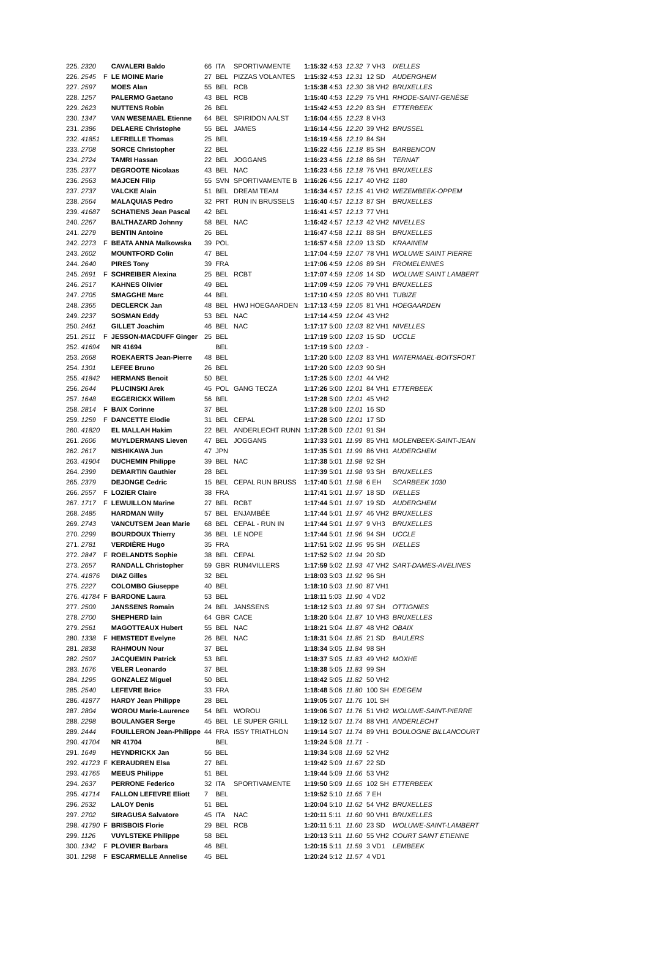| 225. 2320 | | CAVALERI Baldo | 66 | ITA | SPORTIVAMENTE | 1:15:32 4:53 | 12.32 | 7 VH3 | IXELLES |
| 226. 2545 | F | LE MOINE Marie | 27 | BEL | PIZZAS VOLANTES | 1:15:32 4:53 | 12.31 | 12 SD | AUDERGHEM |
| 227. 2597 | | MOES Alan | 55 | BEL | RCB | 1:15:38 4:53 | 12.30 | 38 VH2 | BRUXELLES |
| 228. 1257 | | PALERMO Gaetano | 43 | BEL | RCB | 1:15:40 4:53 | 12.29 | 75 VH1 | RHODE-SAINT-GENÈSE |
| 229. 2623 | | NUTTENS Robin | 26 | BEL | | 1:15:42 4:53 | 12.29 | 83 SH | ETTERBEEK |
| 230. 1347 | | VAN WESEMAEL Etienne | 64 | BEL | SPIRIDON AALST | 1:16:04 4:55 | 12.23 | 8 VH3 | |
| 231. 2386 | | DELAERE Christophe | 55 | BEL | JAMES | 1:16:14 4:56 | 12.20 | 39 VH2 | BRUSSEL |
| 232. 41851 | | LEFRELLE Thomas | 25 | BEL | | 1:16:19 4:56 | 12.19 | 84 SH | |
| 233. 2708 | | SORCE Christopher | 22 | BEL | | 1:16:22 4:56 | 12.18 | 85 SH | BARBENCON |
| 234. 2724 | | TAMRI Hassan | 22 | BEL | JOGGANS | 1:16:23 4:56 | 12.18 | 86 SH | TERNAT |
| 235. 2377 | | DEGROOTE Nicolaas | 43 | BEL | NAC | 1:16:23 4:56 | 12.18 | 76 VH1 | BRUXELLES |
| 236. 2563 | | MAJCEN Filip | 55 | SVN | SPORTIVAMENTE B | 1:16:26 4:56 | 12.17 | 40 VH2 | 1180 |
| 237. 2737 | | VALCKE Alain | 51 | BEL | DREAM TEAM | 1:16:34 4:57 | 12.15 | 41 VH2 | WEZEMBEEK-OPPEM |
| 238. 2564 | | MALAQUIAS Pedro | 32 | PRT | RUN IN BRUSSELS | 1:16:40 4:57 | 12.13 | 87 SH | BRUXELLES |
| 239. 41687 | | SCHATIENS Jean Pascal | 42 | BEL | | 1:16:41 4:57 | 12.13 | 77 VH1 | |
| 240. 2267 | | BALTHAZARD Johnny | 58 | BEL | NAC | 1:16:42 4:57 | 12.13 | 42 VH2 | NIVELLES |
| 241. 2279 | | BENTIN Antoine | 26 | BEL | | 1:16:47 4:58 | 12.11 | 88 SH | BRUXELLES |
| 242. 2273 | F | BEATA ANNA Malkowska | 39 | POL | | 1:16:57 4:58 | 12.09 | 13 SD | KRAAINEM |
| 243. 2602 | | MOUNTFORD Colin | 47 | BEL | | 1:17:04 4:59 | 12.07 | 78 VH1 | WOLUWE SAINT PIERRE |
| 244. 2640 | | PIRES Tony | 39 | FRA | | 1:17:06 4:59 | 12.06 | 89 SH | FROMELENNES |
| 245. 2691 | F | SCHREIBER Alexina | 25 | BEL | RCBT | 1:17:07 4:59 | 12.06 | 14 SD | WOLUWE SAINT LAMBERT |
| 246. 2517 | | KAHNES Olivier | 49 | BEL | | 1:17:09 4:59 | 12.06 | 79 VH1 | BRUXELLES |
| 247. 2705 | | SMAGGHE Marc | 44 | BEL | | 1:17:10 4:59 | 12.05 | 80 VH1 | TUBIZE |
| 248. 2365 | | DECLERCK Jan | 48 | BEL | HWJ HOEGAARDEN | 1:17:13 4:59 | 12.05 | 81 VH1 | HOEGAARDEN |
| 249. 2237 | | SOSMAN Eddy | 53 | BEL | NAC | 1:17:14 4:59 | 12.04 | 43 VH2 | |
| 250. 2461 | | GILLET Joachim | 46 | BEL | NAC | 1:17:17 5:00 | 12.03 | 82 VH1 | NIVELLES |
| 251. 2511 | F | JESSON-MACDUFF Ginger | 25 | BEL | | 1:17:19 5:00 | 12.03 | 15 SD | UCCLE |
| 252. 41694 | | NR 41694 | | BEL | | 1:17:19 5:00 | 12.03 | - | |
| 253. 2668 | | ROEKAERTS Jean-Pierre | 48 | BEL | | 1:17:20 5:00 | 12.03 | 83 VH1 | WATERMAEL-BOITSFORT |
| 254. 1301 | | LEFEE Bruno | 26 | BEL | | 1:17:20 5:00 | 12.03 | 90 SH | |
| 255. 41842 | | HERMANS Benoit | 50 | BEL | | 1:17:25 5:00 | 12.01 | 44 VH2 | |
| 256. 2644 | | PLUCINSKI Arek | 45 | POL | GANG TECZA | 1:17:26 5:00 | 12.01 | 84 VH1 | ETTERBEEK |
| 257. 1648 | | EGGERICKX Willem | 56 | BEL | | 1:17:28 5:00 | 12.01 | 45 VH2 | |
| 258. 2814 | F | BAIX Corinne | 37 | BEL | | 1:17:28 5:00 | 12.01 | 16 SD | |
| 259. 1259 | F | DANCETTE Elodie | 31 | BEL | CEPAL | 1:17:28 5:00 | 12.01 | 17 SD | |
| 260. 41820 | | EL MALLAH Hakim | 22 | BEL | ANDERLECHT RUNN | 1:17:28 5:00 | 12.01 | 91 SH | |
| 261. 2606 | | MUYLDERMANS Lieven | 47 | BEL | JOGGANS | 1:17:33 5:01 | 11.99 | 85 VH1 | MOLENBEEK-SAINT-JEAN |
| 262. 2617 | | NISHIKAWA Jun | 47 | JPN | | 1:17:35 5:01 | 11.99 | 86 VH1 | AUDERGHEM |
| 263. 41904 | | DUCHEMIN Philippe | 39 | BEL | NAC | 1:17:38 5:01 | 11.98 | 92 SH | |
| 264. 2399 | | DEMARTIN Gauthier | 28 | BEL | | 1:17:39 5:01 | 11.98 | 93 SH | BRUXELLES |
| 265. 2379 | | DEJONGE Cedric | 15 | BEL | CEPAL RUN BRUSS | 1:17:40 5:01 | 11.98 | 6 EH | SCARBEEK 1030 |
| 266. 2557 | F | LOZIER Claire | 38 | FRA | | 1:17:41 5:01 | 11.97 | 18 SD | IXELLES |
| 267. 1717 | F | LEWUILLON Marine | 27 | BEL | RCBT | 1:17:44 5:01 | 11.97 | 19 SD | AUDERGHEM |
| 268. 2485 | | HARDMAN Willy | 57 | BEL | ENJAMBÉE | 1:17:44 5:01 | 11.97 | 46 VH2 | BRUXELLES |
| 269. 2743 | | VANCUTSEM Jean Marie | 68 | BEL | CEPAL - RUN IN | 1:17:44 5:01 | 11.97 | 9 VH3 | BRUXELLES |
| 270. 2299 | | BOURDOUX Thierry | 36 | BEL | LE NOPE | 1:17:44 5:01 | 11.96 | 94 SH | UCCLE |
| 271. 2781 | | VERDIÈRE Hugo | 35 | FRA | | 1:17:51 5:02 | 11.95 | 95 SH | IXELLES |
| 272. 2847 | F | ROELANDTS Sophie | 38 | BEL | CEPAL | 1:17:52 5:02 | 11.94 | 20 SD | |
| 273. 2657 | | RANDALL Christopher | 59 | GBR | RUN4VILLERS | 1:17:59 5:02 | 11.93 | 47 VH2 | SART-DAMES-AVELINES |
| 274. 41876 | | DIAZ Gilles | 32 | BEL | | 1:18:03 5:03 | 11.92 | 96 SH | |
| 275. 2227 | | COLOMBO Giuseppe | 40 | BEL | | 1:18:10 5:03 | 11.90 | 87 VH1 | |
| 276. 41784 | F | BARDONE Laura | 53 | BEL | | 1:18:11 5:03 | 11.90 | 4 VD2 | |
| 277. 2509 | | JANSSENS Romain | 24 | BEL | JANSSENS | 1:18:12 5:03 | 11.89 | 97 SH | OTTIGNIES |
| 278. 2700 | | SHEPHERD Iain | 64 | GBR | CACE | 1:18:20 5:04 | 11.87 | 10 VH3 | BRUXELLES |
| 279. 2561 | | MAGOTTEAUX Hubert | 55 | BEL | NAC | 1:18:21 5:04 | 11.87 | 48 VH2 | OBAIX |
| 280. 1338 | F | HEMSTEDT Evelyne | 26 | BEL | NAC | 1:18:31 5:04 | 11.85 | 21 SD | BAULERS |
| 281. 2838 | | RAHMOUN Nour | 37 | BEL | | 1:18:34 5:05 | 11.84 | 98 SH | |
| 282. 2507 | | JACQUEMIN Patrick | 53 | BEL | | 1:18:37 5:05 | 11.83 | 49 VH2 | MOXHE |
| 283. 1676 | | VELER Leonardo | 37 | BEL | | 1:18:38 5:05 | 11.83 | 99 SH | |
| 284. 1295 | | GONZALEZ Miguel | 50 | BEL | | 1:18:42 5:05 | 11.82 | 50 VH2 | |
| 285. 2540 | | LEFEVRE Brice | 33 | FRA | | 1:18:48 5:06 | 11.80 | 100 SH | EDEGEM |
| 286. 41877 | | HARDY Jean Philippe | 28 | BEL | | 1:19:05 5:07 | 11.76 | 101 SH | |
| 287. 2804 | | WOROU Marie-Laurence | 54 | BEL | WOROU | 1:19:06 5:07 | 11.76 | 51 VH2 | WOLUWE-SAINT-PIERRE |
| 288. 2298 | | BOULANGER Serge | 45 | BEL | LE SUPER GRILL | 1:19:12 5:07 | 11.74 | 88 VH1 | ANDERLECHT |
| 289. 2444 | | FOUILLERON Jean-Philippe | 44 | FRA | ISSY TRIATHLON | 1:19:14 5:07 | 11.74 | 89 VH1 | BOULOGNE BILLANCOURT |
| 290. 41704 | | NR 41704 | | BEL | | 1:19:24 5:08 | 11.71 | - | |
| 291. 1649 | | HEYNDRICKX Jan | 56 | BEL | | 1:19:34 5:08 | 11.69 | 52 VH2 | |
| 292. 41723 | F | KERAUDREN Elsa | 27 | BEL | | 1:19:42 5:09 | 11.67 | 22 SD | |
| 293. 41765 | | MEEUS Philippe | 51 | BEL | | 1:19:44 5:09 | 11.66 | 53 VH2 | |
| 294. 2637 | | PERRONE Federico | 32 | ITA | SPORTIVAMENTE | 1:19:50 5:09 | 11.65 | 102 SH | ETTERBEEK |
| 295. 41714 | | FALLON LEFEVRE Eliott | 7 | BEL | | 1:19:52 5:10 | 11.65 | 7 EH | |
| 296. 2532 | | LALOY Denis | 51 | BEL | | 1:20:04 5:10 | 11.62 | 54 VH2 | BRUXELLES |
| 297. 2702 | | SIRAGUSA Salvatore | 45 | ITA | NAC | 1:20:11 5:11 | 11.60 | 90 VH1 | BRUXELLES |
| 298. 41790 | F | BRISBOIS Florie | 29 | BEL | RCB | 1:20:11 5:11 | 11.60 | 23 SD | WOLUWE-SAINT-LAMBERT |
| 299. 1126 | | VUYLSTEKE Philippe | 58 | BEL | | 1:20:13 5:11 | 11.60 | 55 VH2 | COURT SAINT ETIENNE |
| 300. 1342 | F | PLOVIER Barbara | 46 | BEL | | 1:20:15 5:11 | 11.59 | 3 VD1 | LEMBEEK |
| 301. 1298 | F | ESCARMELLE Annelise | 45 | BEL | | 1:20:24 5:12 | 11.57 | 4 VD1 | |